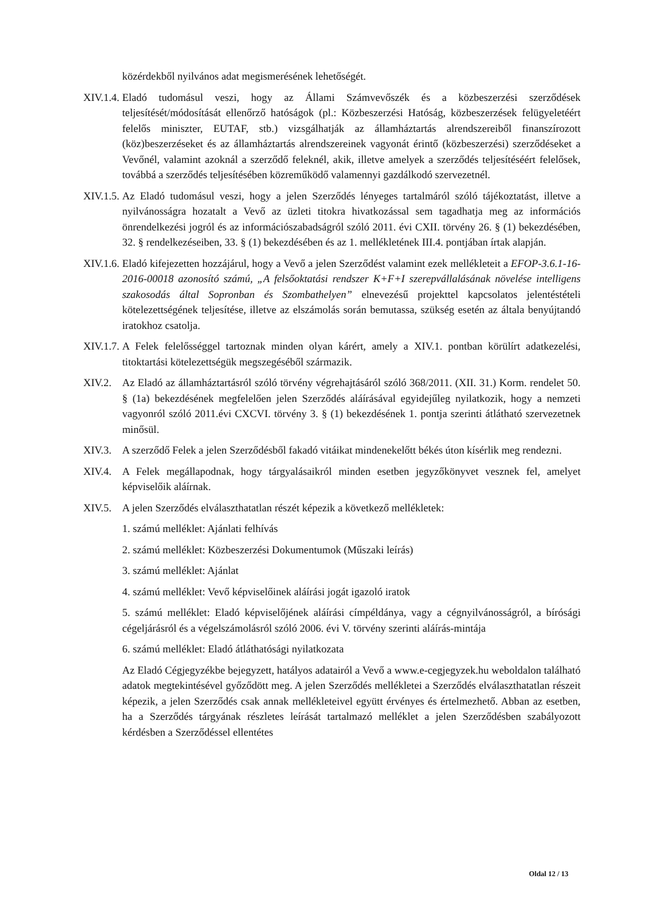közérdekből nyilvános adat megismerésének lehetőségét.
XIV.1.4.
Eladó tudomásul veszi, hogy az Állami Számvevőszék és a közbeszerzési szerződések teljesítését/módosítását ellenőrző hatóságok (pl.: Közbeszerzési Hatóság, közbeszerzések felügyeletéért felelős miniszter, EUTAF, stb.) vizsgálhatják az államháztartás alrendszereiből finanszírozott (köz)beszerzéseket és az államháztartás alrendszereinek vagyonát érintő (közbeszerzési) szerződéseket a Vevőnél, valamint azoknál a szerződő feleknél, akik, illetve amelyek a szerződés teljesítéséért felelősek, továbbá a szerződés teljesítésében közreműködő valamennyi gazdálkodó szervezetnél.
XIV.1.5.
Az Eladó tudomásul veszi, hogy a jelen Szerződés lényeges tartalmáról szóló tájékoztatást, illetve a nyilvánosságra hozatalt a Vevő az üzleti titokra hivatkozással sem tagadhatja meg az információs önrendelkezési jogról és az információszabadságról szóló 2011. évi CXII. törvény 26. § (1) bekezdésében, 32. § rendelkezéseiben, 33. § (1) bekezdésében és az 1. mellékletének III.4. pontjában írtak alapján.
XIV.1.6.
Eladó kifejezetten hozzájárul, hogy a Vevő a jelen Szerződést valamint ezek mellékleteit a EFOP-3.6.1-16-2016-00018 azonosító számú, „A felsőoktatási rendszer K+F+I szerepvállalásának növelése intelligens szakosodás által Sopronban és Szombathelyen” elnevezésű projekttel kapcsolatos jelentéstételi kötelezettségének teljesítése, illetve az elszámolás során bemutassa, szükség esetén az általa benyújtandó iratokhoz csatolja.
XIV.1.7.
A Felek felelősséggel tartoznak minden olyan kárért, amely a XIV.1. pontban körülírt adatkezelési, titoktartási kötelezettségük megszegéséből származik.
XIV.2. Az Eladó az államháztartásról szóló törvény végrehajtásáról szóló 368/2011. (XII. 31.) Korm. rendelet 50. § (1a) bekezdésének megfelelően jelen Szerződés aláírásával egyidejűleg nyilatkozik, hogy a nemzeti vagyonról szóló 2011.évi CXCVI. törvény 3. § (1) bekezdésének 1. pontja szerinti átlátható szervezetnek minősül.
XIV.3. A szerződő Felek a jelen Szerződésből fakadó vitáikat mindenekelőtt békés úton kísérlik meg rendezni.
XIV.4. A Felek megállapodnak, hogy tárgyalásaikról minden esetben jegyzőkönyvet vesznek fel, amelyet képviselőik aláírnak.
XIV.5. A jelen Szerződés elválaszthatatlan részét képezik a következő mellékletek:
1. számú melléklet: Ajánlati felhívás
2. számú melléklet: Közbeszerzési Dokumentumok (Műszaki leírás)
3. számú melléklet: Ajánlat
4. számú melléklet: Vevő képviselőinek aláírási jogát igazoló iratok
5. számú melléklet: Eladó képviselőjének aláírási címpéldánya, vagy a cégnyilvánosságról, a bírósági cégeljárásról és a végelszámolásról szóló 2006. évi V. törvény szerinti aláírás-mintája
6. számú melléklet: Eladó átláthatósági nyilatkozata
Az Eladó Cégjegyzékbe bejegyzett, hatályos adatairól a Vevő a www.e-cegjegyzek.hu weboldalon található adatok megtekintésével győződött meg. A jelen Szerződés mellékletei a Szerződés elválaszthatatlan részeit képezik, a jelen Szerződés csak annak mellékleteivel együtt érvényes és értelmezhető. Abban az esetben, ha a Szerződés tárgyának részletes leírását tartalmazó melléklet a jelen Szerződésben szabályozott kérdésben a Szerződéssel ellentétes
Oldal 12 / 13